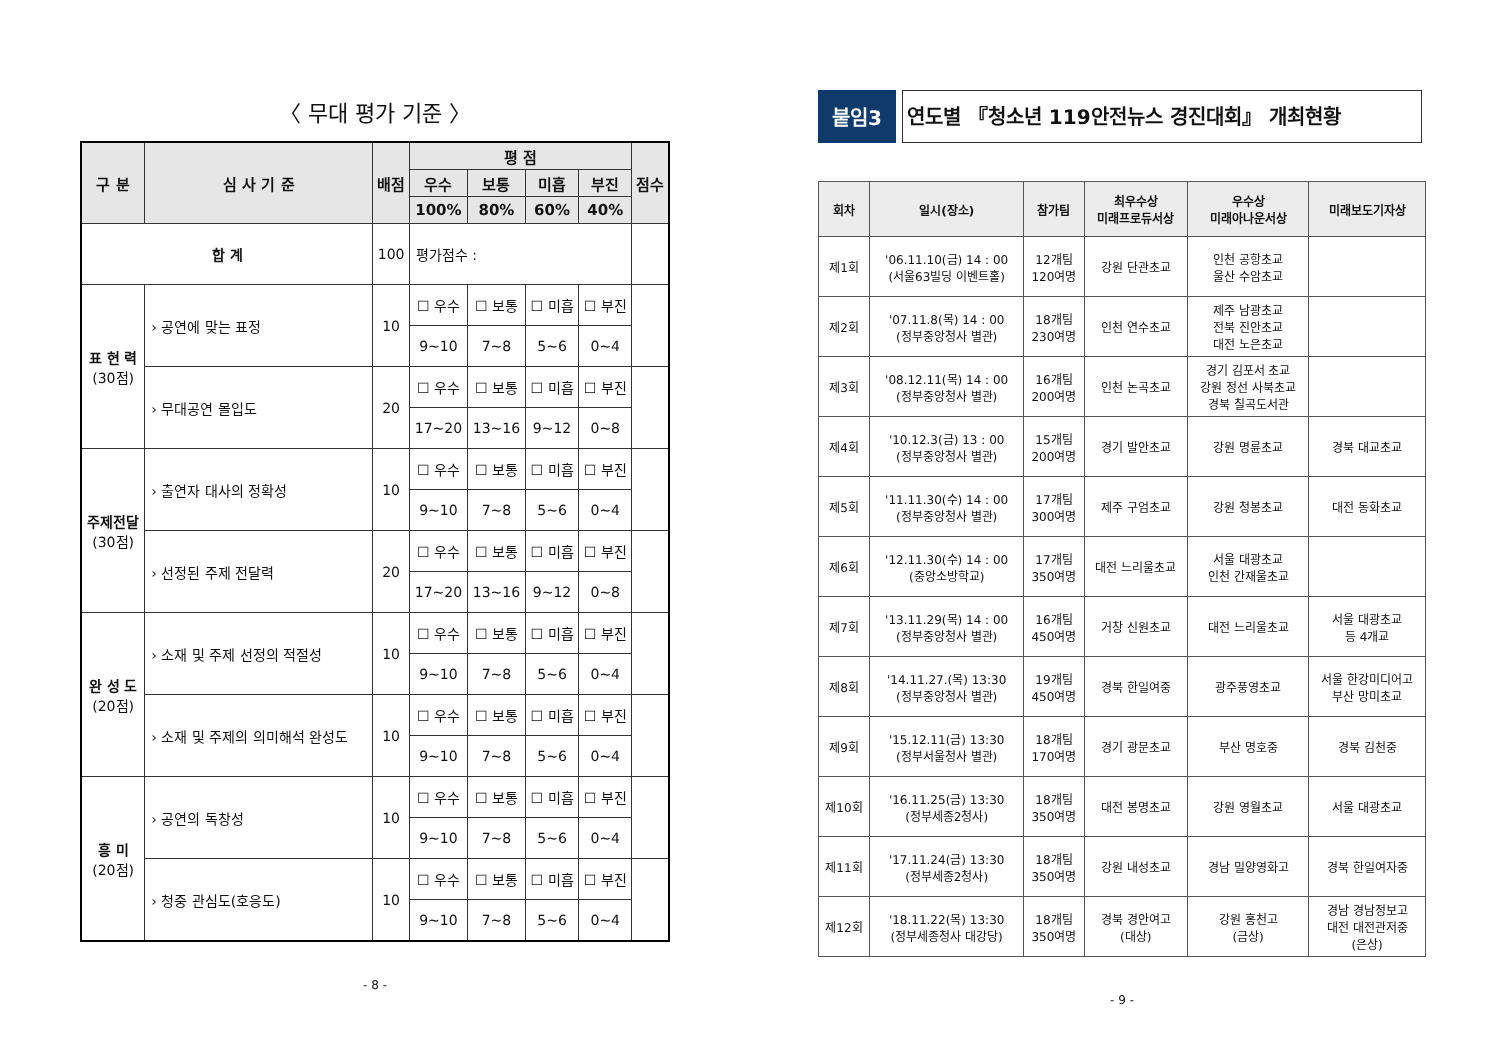〈 무대 평가 기준 〉
| 구 분 | 심 사 기 준 | 배점 | 평 점 | | | | 점수 |
| --- | --- | --- | --- | --- | --- | --- | --- |
| | | | 우수 | 보통 | 미흡 | 부진 | |
| | | | 100% | 80% | 60% | 40% | |
| 합 계 | | 100 | 평가점수 : | | | | |
| 표 현 력 (30점) | › 공연에 맞는 표정 | 10 | ☐ 우수 | ☐ 보통 | ☐ 미흡 | ☐ 부진 | |
| | | | 9~10 | 7~8 | 5~6 | 0~4 | |
| | › 무대공연 몰입도 | 20 | ☐ 우수 | ☐ 보통 | ☐ 미흡 | ☐ 부진 | |
| | | | 17~20 | 13~16 | 9~12 | 0~8 | |
| 주제전달 (30점) | › 출연자 대사의 정확성 | 10 | ☐ 우수 | ☐ 보통 | ☐ 미흡 | ☐ 부진 | |
| | | | 9~10 | 7~8 | 5~6 | 0~4 | |
| | › 선정된 주제 전달력 | 20 | ☐ 우수 | ☐ 보통 | ☐ 미흡 | ☐ 부진 | |
| | | | 17~20 | 13~16 | 9~12 | 0~8 | |
| 완 성 도 (20점) | › 소재 및 주제 선정의 적절성 | 10 | ☐ 우수 | ☐ 보통 | ☐ 미흡 | ☐ 부진 | |
| | | | 9~10 | 7~8 | 5~6 | 0~4 | |
| | › 소재 및 주제의 의미해석 완성도 | 10 | ☐ 우수 | ☐ 보통 | ☐ 미흡 | ☐ 부진 | |
| | | | 9~10 | 7~8 | 5~6 | 0~4 | |
| 흥 미 (20점) | › 공연의 독창성 | 10 | ☐ 우수 | ☐ 보통 | ☐ 미흡 | ☐ 부진 | |
| | | | 9~10 | 7~8 | 5~6 | 0~4 | |
| | › 청중 관심도(호응도) | 10 | ☐ 우수 | ☐ 보통 | ☐ 미흡 | ☐ 부진 | |
| | | | 9~10 | 7~8 | 5~6 | 0~4 | |
- 8 -
붙임3 연도별 『청소년 119안전뉴스 경진대회』 개최현황
| 회차 | 일시(장소) | 참가팀 | 최우수상 미래프로듀서상 | 우수상 미래아나운서상 | 미래보도기자상 |
| --- | --- | --- | --- | --- | --- |
| 제1회 | '06.11.10(금) 14 : 00 (서울63빌딩 이벤트홀) | 12개팀 120여명 | 강원 단관초교 | 인천 공항초교 울산 수암초교 | |
| 제2회 | '07.11.8(목) 14 : 00 (정부중앙청사 별관) | 18개팀 230여명 | 인천 연수초교 | 제주 남광초교 전북 진안초교 대전 노은초교 | |
| 제3회 | '08.12.11(목) 14 : 00 (정부중앙청사 별관) | 16개팀 200여명 | 인천 논곡초교 | 경기 김포서 초교 강원 정선 사북초교 경북 칠곡도서관 | |
| 제4회 | '10.12.3(금) 13 : 00 (정부중앙청사 별관) | 15개팀 200여명 | 경기 발안초교 | 강원 명륜초교 | 경북 대교초교 |
| 제5회 | '11.11.30(수) 14 : 00 (정부중앙청사 별관) | 17개팀 300여명 | 제주 구엄초교 | 강원 청봉초교 | 대전 동화초교 |
| 제6회 | '12.11.30(수) 14 : 00 (중앙소방학교) | 17개팀 350여명 | 대전 느리울초교 | 서울 대광초교 인천 간재울초교 | |
| 제7회 | '13.11.29(목) 14 : 00 (정부중앙청사 별관) | 16개팀 450여명 | 거창 신원초교 | 대전 느리울초교 | 서울 대광초교 등 4개교 |
| 제8회 | '14.11.27.(목) 13:30 (정부중앙청사 별관) | 19개팀 450여명 | 경북 한일여중 | 광주풍영초교 | 서울 한강미디어고 부산 망미초교 |
| 제9회 | '15.12.11(금) 13:30 (정부서울청사 별관) | 18개팀 170여명 | 경기 광문초교 | 부산 명호중 | 경북 김천중 |
| 제10회 | '16.11.25(금) 13:30 (정부세종2청사) | 18개팀 350여명 | 대전 봉명초교 | 강원 영월초교 | 서울 대광초교 |
| 제11회 | '17.11.24(금) 13:30 (정부세종2청사) | 18개팀 350여명 | 강원 내성초교 | 경남 밀양영화고 | 경북 한일여자중 |
| 제12회 | '18.11.22(목) 13:30 (정부세종청사 대강당) | 18개팀 350여명 | 경북 경안여고 (대상) | 강원 홍천고 (금상) | 경남 경남정보고 대전 대전관저중 (은상) |
- 9 -